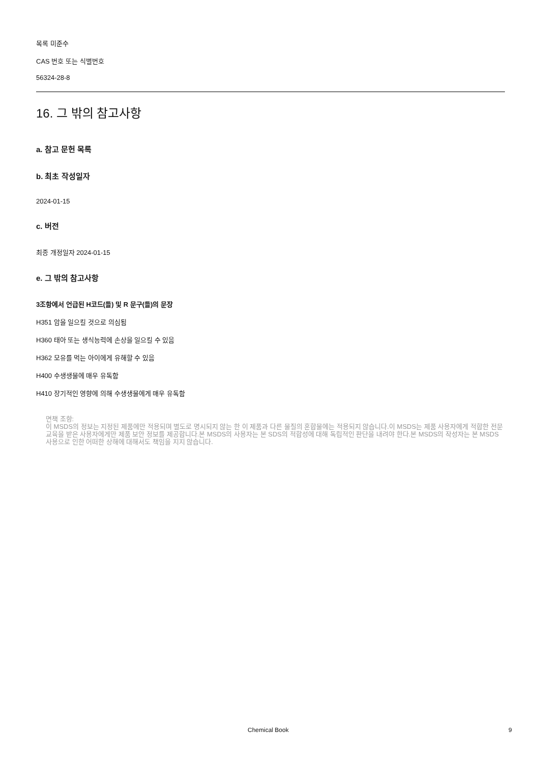목록 미준수
CAS 번호 또는 식별번호
56324-28-8
16. 그 밖의 참고사항
a. 참고 문헌 목록
b. 최초 작성일자
2024-01-15
c. 버전
최종 개정일자 2024-01-15
e. 그 밖의 참고사항
3조항에서 언급된 H코드(들) 및 R 문구(들)의 문장
H351 암을 일으킬 것으로 의심됨
H360 태아 또는 생식능력에 손상을 일으킬 수 있음
H362 모유를 먹는 아이에게 유해할 수 있음
H400 수생생물에 매우 유독함
H410 장기적인 영향에 의해 수생생물에게 매우 유독함
면책 조항:
이 MSDS의 정보는 지정된 제품에만 적용되며 별도로 명시되지 않는 한 이 제품과 다른 물질의 혼합물에는 적용되지 않습니다.이 MSDS는 제품 사용자에게 적합한 전문 교육을 받은 사용자에게만 제품 보안 정보를 제공합니다.본 MSDS의 사용자는 본 SDS의 적합성에 대해 독립적인 판단을 내려야 한다.본 MSDS의 작성자는 본 MSDS 사용으로 인한 어떠한 상해에 대해서도 책임을 지지 않습니다.
Chemical Book 9